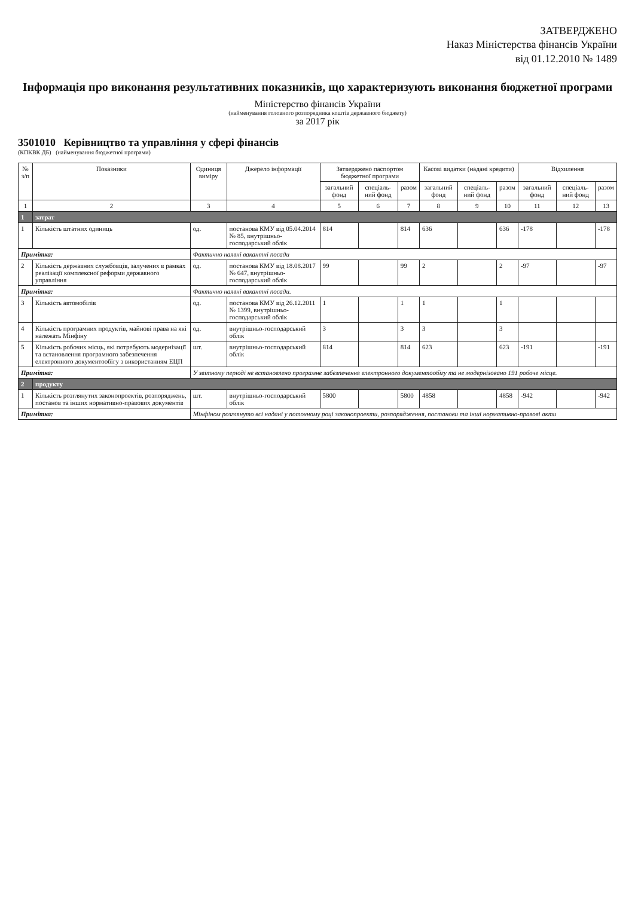ЗАТВЕРДЖЕНО
Наказ Міністерства фінансів України
від 01.12.2010 № 1489
Інформація про виконання результативних показників, що характеризують виконання бюджетної програми
Міністерство фінансів України
(найменування головного розпорядника коштів державного бюджету)
за 2017 рік
3501010 Керівництво та управління у сфері фінансів
(КПКВК ДБ) (найменування бюджетної програми)
| № з/п | Показники | Одиниця виміру | Джерело інформації | Затверджено паспортом бюджетної програми | | | Касові видатки (надані кредити) | | | Відхилення | | |
| --- | --- | --- | --- | --- | --- | --- | --- | --- | --- | --- | --- | --- |
| | | | | загальний фонд | спеціаль-ний фонд | разом | загальний фонд | спеціаль-ний фонд | разом | загальний фонд | спеціаль-ний фонд | разом |
| 1 | 2 | 3 | 4 | 5 | 6 | 7 | 8 | 9 | 10 | 11 | 12 | 13 |
| 1 | затрат | | | | | | | | | | | |
| 1 | Кількість штатних одиниць | од. | постанова КМУ від 05.04.2014 № 85, внутрішньо-господарський облік | 814 | | 814 | 636 | | 636 | -178 | | -178 |
| Примітка: | | Фактично наявні вакантні посади | | | | | | | | | | |
| 2 | Кількість державних службовців, залучених в рамках реалізації комплексної реформи державного управління | од. | постанова КМУ від 18.08.2017 № 647, внутрішньо-господарський облік | 99 | | 99 | 2 | | 2 | -97 | | -97 |
| Примітка: | | Фактично наявні вакантні посади. | | | | | | | | | | |
| 3 | Кількість автомобілів | од. | постанова КМУ від 26.12.2011 № 1399, внутрішньо-господарський облік | 1 | | 1 | 1 | | 1 | | | |
| 4 | Кількість програмних продуктів, майнові права на які належать Мінфіну | од. | внутрішньо-господарський облік | 3 | | 3 | 3 | | 3 | | | |
| 5 | Кількість робочих місць, які потребують модернізації та встановлення програмного забезпечення електронного документообігу з використанням ЕЦП | шт. | внутрішньо-господарський облік | 814 | | 814 | 623 | | 623 | -191 | | -191 |
| Примітка: | | У звітному періоді не встановлено програмне забезпечення електронного документообігу та не модернізовано 191 робоче місце. | | | | | | | | | | |
| 2 | продукту | | | | | | | | | | | |
| 1 | Кількість розглянутих законопроектів, розпоряджень, постанов та інших нормативно-правових документів | шт. | внутрішньо-господарський облік | 5800 | | 5800 | 4858 | | 4858 | -942 | | -942 |
| Примітка: | | Мінфіном розглянуто всі надані у поточному році законопроекти, розпорядження, постанови та інші нормативно-правові акти | | | | | | | | | | |